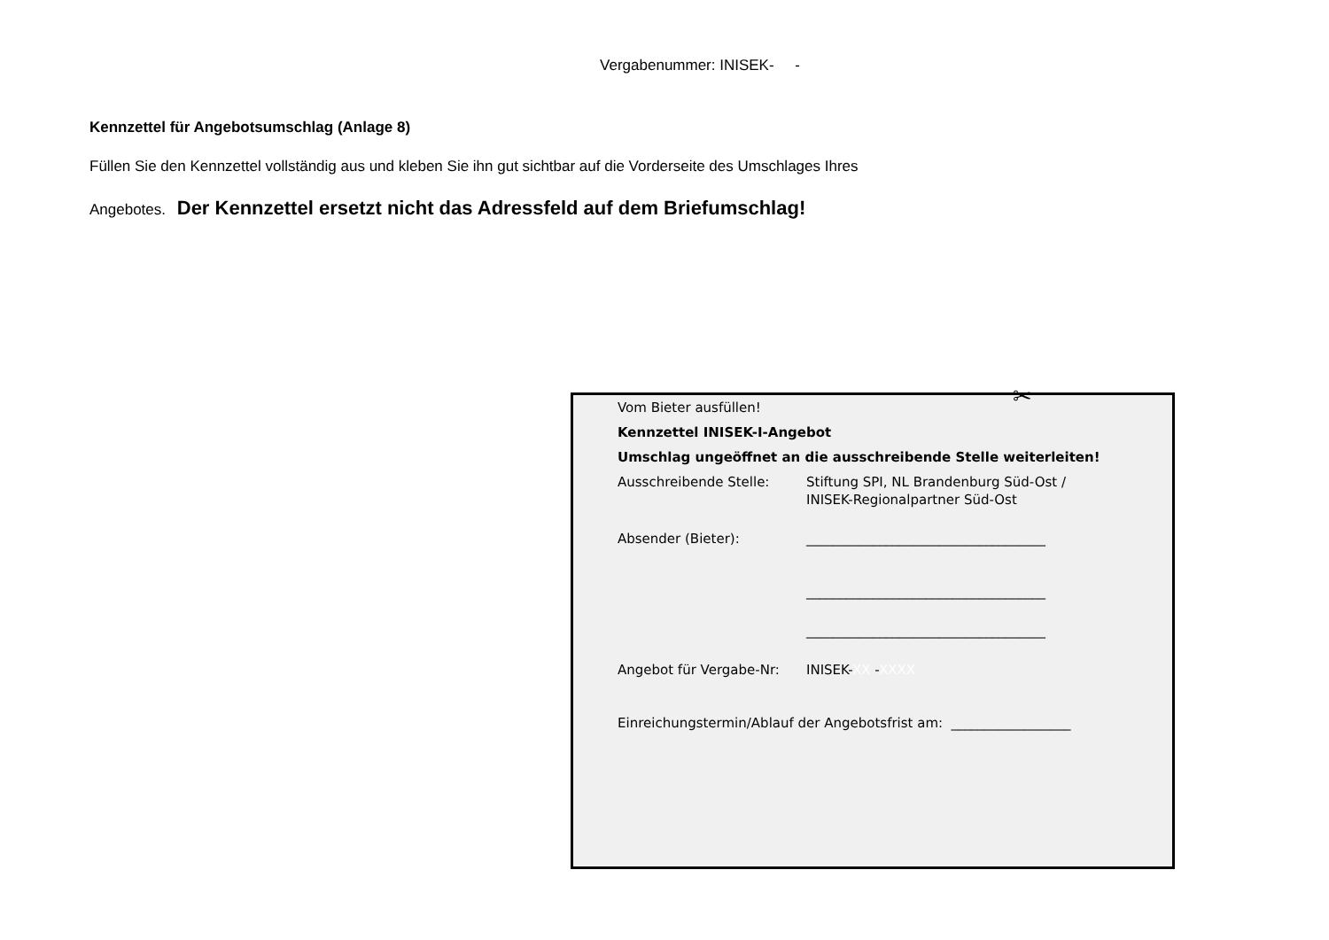Vergabenummer: INISEK- -
Kennzettel für Angebotsumschlag (Anlage 8)
Füllen Sie den Kennzettel vollständig aus und kleben Sie ihn gut sichtbar auf die Vorderseite des Umschlages Ihres
Angebotes. Der Kennzettel ersetzt nicht das Adressfeld auf dem Briefumschlag!
✂
Vom Bieter ausfüllen!
Kennzettel INISEK-I-Angebot
Umschlag ungeöffnet an die ausschreibende Stelle weiterleiten!
Ausschreibende Stelle: Stiftung SPI, NL Brandenburg Süd-Ost /
INISEK-Regionalpartner Süd-Ost
Absender (Bieter): ____________________________________
____________________________________
____________________________________
Angebot für Vergabe-Nr: INISEK-XX -XXXX
Einreichungstermin/Ablauf der Angebotsfrist am: __________________